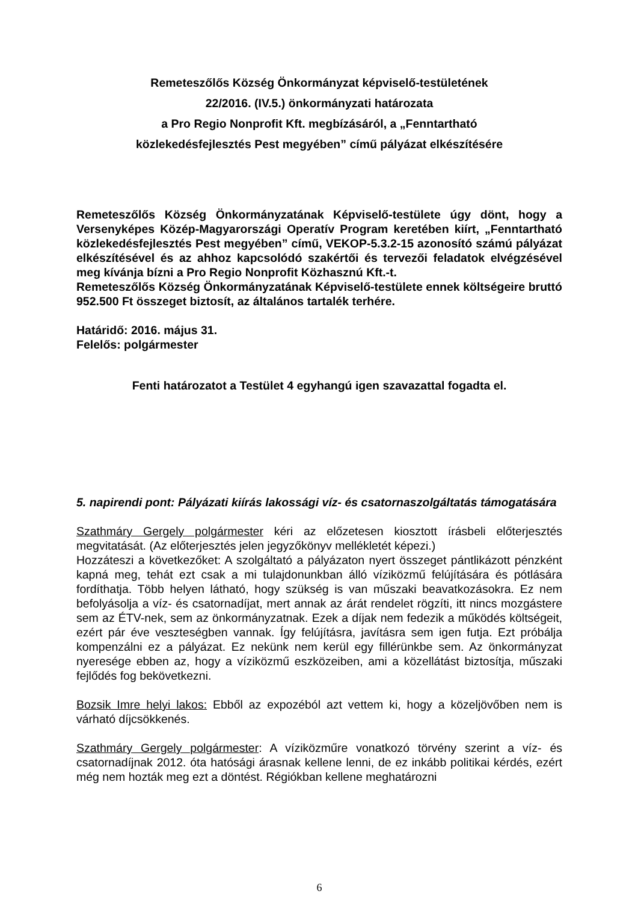Remeteszőlős Község Önkormányzat képviselő-testületének
22/2016. (IV.5.) önkormányzati határozata
a Pro Regio Nonprofit Kft. megbízásáról, a „Fenntartható
közlekedésfejlesztés Pest megyében” című pályázat elkészítésére
Remeteszőlős Község Önkormányzatának Képviselő-testülete úgy dönt, hogy a Versenyképes Közép-Magyarországi Operatív Program keretében kiírt, „Fenntartható közlekedésfejlesztés Pest megyében” című, VEKOP-5.3.2-15 azonosító számú pályázat elkészítésével és az ahhoz kapcsolódó szakértői és tervezői feladatok elvégzésével meg kívánja bízni a Pro Regio Nonprofit Közhasznú Kft.-t.
Remeteszőlős Község Önkormányzatának Képviselő-testülete ennek költségeire bruttó 952.500 Ft összeget biztosít, az általános tartalék terhére.
Határidő: 2016. május 31.
Felelős: polgármester
Fenti határozatot a Testület 4 egyhangú igen szavazattal fogadta el.
5. napirendi pont: Pályázati kiírás lakossági víz- és csatornaszolgáltatás támogatására
Szathmáry Gergely polgármester kéri az előzetesen kiosztott írásbeli előterjesztés megvitatását. (Az előterjesztés jelen jegyzőkönyv mellékletét képezi.)
Hozzáteszi a következőket: A szolgáltató a pályázaton nyert összeget pántlikázott pénzként kapná meg, tehát ezt csak a mi tulajdonunkban álló víziközmű felújítására és pótlására fordíthatja. Több helyen látható, hogy szükség is van műszaki beavatkozásokra. Ez nem befolyásolja a víz- és csatornadíjat, mert annak az árát rendelet rögzíti, itt nincs mozgástere sem az ÉTV-nek, sem az önkormányzatnak. Ezek a díjak nem fedezik a működés költségeit, ezért pár éve veszteségben vannak. Így felújításra, javításra sem igen futja. Ezt próbálja kompenzálni ez a pályázat. Ez nekünk nem kerül egy fillérünkbe sem. Az önkormányzat nyeresége ebben az, hogy a víziközmű eszközeiben, ami a közellátást biztosítja, műszaki fejlődés fog bekövetkezni.
Bozsik Imre helyi lakos: Ebből az expozéból azt vettem ki, hogy a közeljövőben nem is várható díjcsökkenés.
Szathmáry Gergely polgármester: A víziközműre vonatkozó törvény szerint a víz- és csatornadíjnak 2012. óta hatósági árasnak kellene lenni, de ez inkább politikai kérdés, ezért még nem hozták meg ezt a döntést. Régiókban kellene meghatározni
6